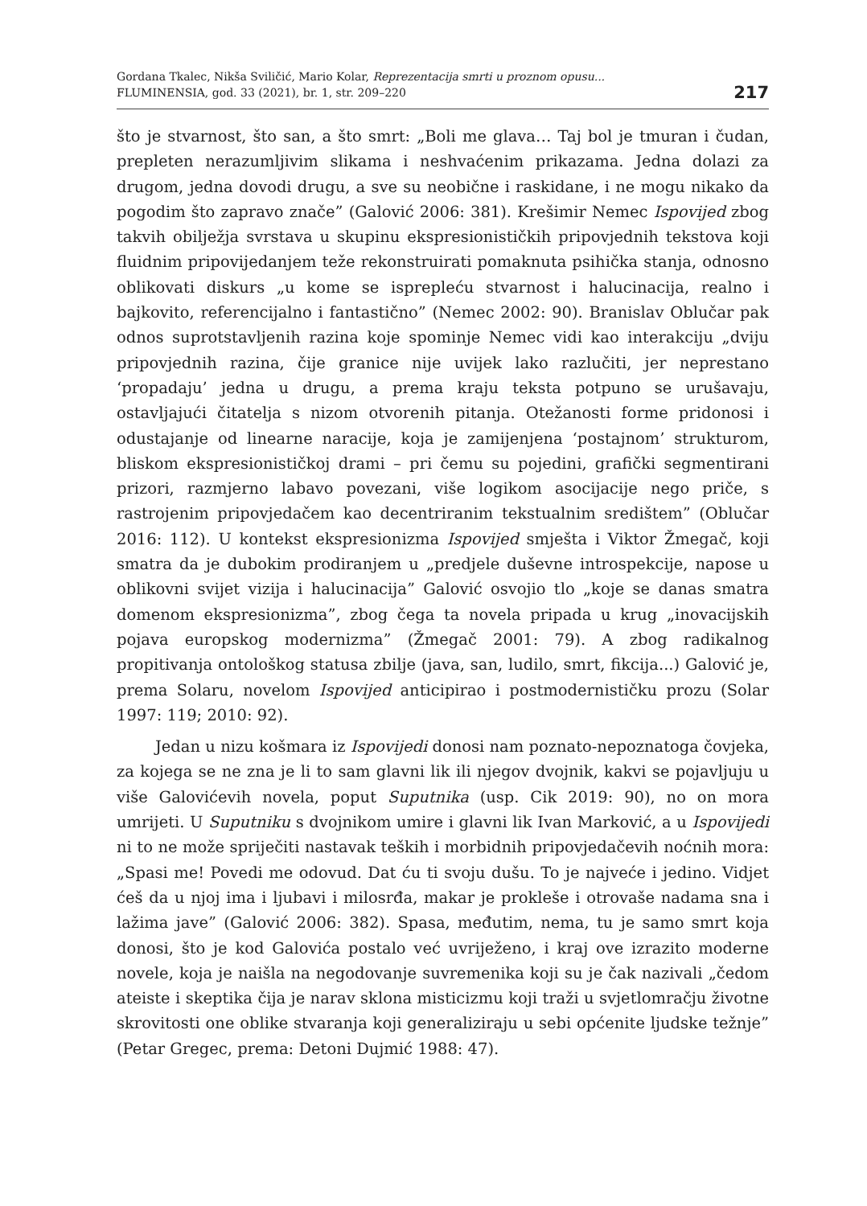Gordana Tkalec, Nikša Sviličić, Mario Kolar, Reprezentacija smrti u proznom opusu...
FLUMINENSIA, god. 33 (2021), br. 1, str. 209–220
217
što je stvarnost, što san, a što smrt: „Boli me glava… Taj bol je tmuran i čudan, prepleten nerazumljivim slikama i neshvaćenim prikazama. Jedna dolazi za drugom, jedna dovodi drugu, a sve su neobične i raskidane, i ne mogu nikako da pogodim što zapravo znače” (Galović 2006: 381). Krešimir Nemec Ispovijed zbog takvih obilježja svrstava u skupinu ekspresionističkih pripovjednih tekstova koji fluidnim pripovijedanjem teže rekonstruirati pomaknuta psihička stanja, odnosno oblikovati diskurs „u kome se isprepleću stvarnost i halucinacija, realno i bajkovito, referencijalno i fantastično” (Nemec 2002: 90). Branislav Oblučar pak odnos suprotstavljenih razina koje spominje Nemec vidi kao interakciju „dviju pripovjednih razina, čije granice nije uvijek lako razlučiti, jer neprestano ‘propadaju’ jedna u drugu, a prema kraju teksta potpuno se urušavaju, ostavljajući čitatelja s nizom otvorenih pitanja. Otežanosti forme pridonosi i odustajanje od linearne naracije, koja je zamijenjena ‘postajnom’ strukturom, bliskom ekspresionističkoj drami – pri čemu su pojedini, grafički segmentirani prizori, razmjerno labavo povezani, više logikom asocijacije nego priče, s rastrojenim pripovjedačem kao decentriranim tekstualnim središtem” (Oblučar 2016: 112). U kontekst ekspresionizma Ispovijed smješta i Viktor Žmegač, koji smatra da je dubokim prodiranjem u „predjele duševne introspekcije, napose u oblikovni svijet vizija i halucinacija” Galović osvojio tlo „koje se danas smatra domenom ekspresionizma”, zbog čega ta novela pripada u krug „inovacijskih pojava europskog modernizma” (Žmegač 2001: 79). A zbog radikalnog propitivanja ontološkog statusa zbilje (java, san, ludilo, smrt, fikcija...) Galović je, prema Solaru, novelom Ispovijed anticipirao i postmodernističku prozu (Solar 1997: 119; 2010: 92).
Jedan u nizu košmara iz Ispovijedi donosi nam poznato-nepoznatoga čovjeka, za kojega se ne zna je li to sam glavni lik ili njegov dvojnik, kakvi se pojavljuju u više Galovićevih novela, poput Suputnika (usp. Cik 2019: 90), no on mora umrijeti. U Suputniku s dvojnikom umire i glavni lik Ivan Marković, a u Ispovijedi ni to ne može spriječiti nastavak teških i morbidnih pripovjedačevih noćnih mora: „Spasi me! Povedi me odovud. Dat ću ti svoju dušu. To je najveće i jedino. Vidjet ćeš da u njoj ima i ljubavi i milosrđa, makar je prokleše i otrovaše nadama sna i lažima jave” (Galović 2006: 382). Spasa, međutim, nema, tu je samo smrt koja donosi, što je kod Galovića postalo već uvriježeno, i kraj ove izrazito moderne novele, koja je naišla na negodovanje suvremenika koji su je čak nazivali „čedom ateiste i skeptika čija je narav sklona misticizmu koji traži u svjetlomračju životne skrovitosti one oblike stvaranja koji generaliziraju u sebi općenite ljudske težnje” (Petar Gregec, prema: Detoni Dujmić 1988: 47).